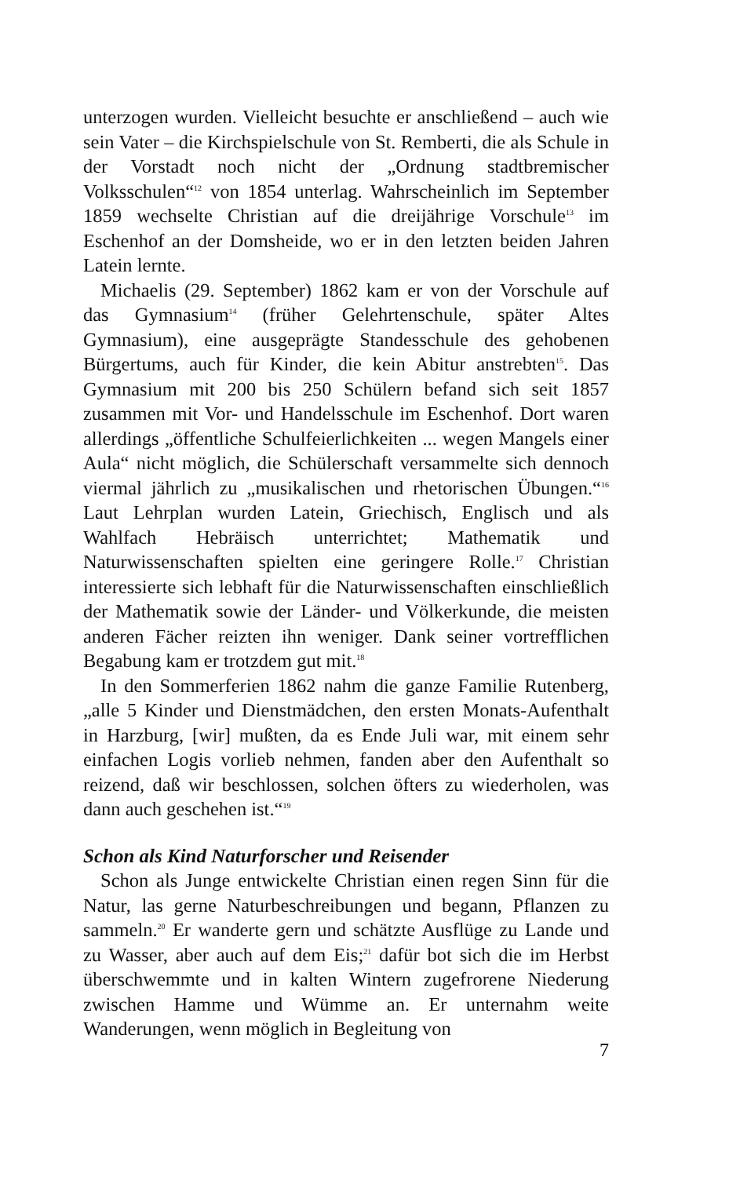unterzogen wurden. Vielleicht besuchte er anschließend – auch wie sein Vater – die Kirchspielschule von St. Remberti, die als Schule in der Vorstadt noch nicht der „Ordnung stadtbremischer Volksschulen“<sup>12</sup> von 1854 unterlag. Wahrscheinlich im September 1859 wechselte Christian auf die dreijährige Vorschule<sup>13</sup> im Eschenhof an der Domsheide, wo er in den letzten beiden Jahren Latein lernte.
Michaelis (29. September) 1862 kam er von der Vorschule auf das Gymnasium<sup>14</sup> (früher Gelehrtenschule, später Altes Gymnasium), eine ausgeprägte Standesschule des gehobenen Bürgertums, auch für Kinder, die kein Abitur anstrebten<sup>15</sup>. Das Gymnasium mit 200 bis 250 Schülern befand sich seit 1857 zusammen mit Vor- und Handelsschule im Eschenhof. Dort waren allerdings „öffentliche Schulfeierlichkeiten ... wegen Mangels einer Aula“ nicht möglich, die Schülerschaft versammelte sich dennoch viermal jährlich zu „musikalischen und rhetorischen Übungen.“<sup>16</sup> Laut Lehrplan wurden Latein, Griechisch, Englisch und als Wahlfach Hebräisch unterrichtet; Mathematik und Naturwissenschaften spielten eine geringere Rolle.<sup>17</sup> Christian interessierte sich lebhaft für die Naturwissenschaften einschließlich der Mathematik sowie der Länder- und Völkerkunde, die meisten anderen Fächer reizten ihn weniger. Dank seiner vortrefflichen Begabung kam er trotzdem gut mit.<sup>18</sup>
In den Sommerferien 1862 nahm die ganze Familie Rutenberg, „alle 5 Kinder und Dienstmädchen, den ersten Monats-Aufenthalt in Harzburg, [wir] mußten, da es Ende Juli war, mit einem sehr einfachen Logis vorlieb nehmen, fanden aber den Aufenthalt so reizend, daß wir beschlossen, solchen öfters zu wiederholen, was dann auch geschehen ist.“<sup>19</sup>
Schon als Kind Naturforscher und Reisender
Schon als Junge entwickelte Christian einen regen Sinn für die Natur, las gerne Naturbeschreibungen und begann, Pflanzen zu sammeln.<sup>20</sup> Er wanderte gern und schätzte Ausflüge zu Lande und zu Wasser, aber auch auf dem Eis;<sup>21</sup> dafür bot sich die im Herbst überschwemmte und in kalten Wintern zugefrorene Niederung zwischen Hamme und Wümme an. Er unternahm weite Wanderungen, wenn möglich in Begleitung von
7